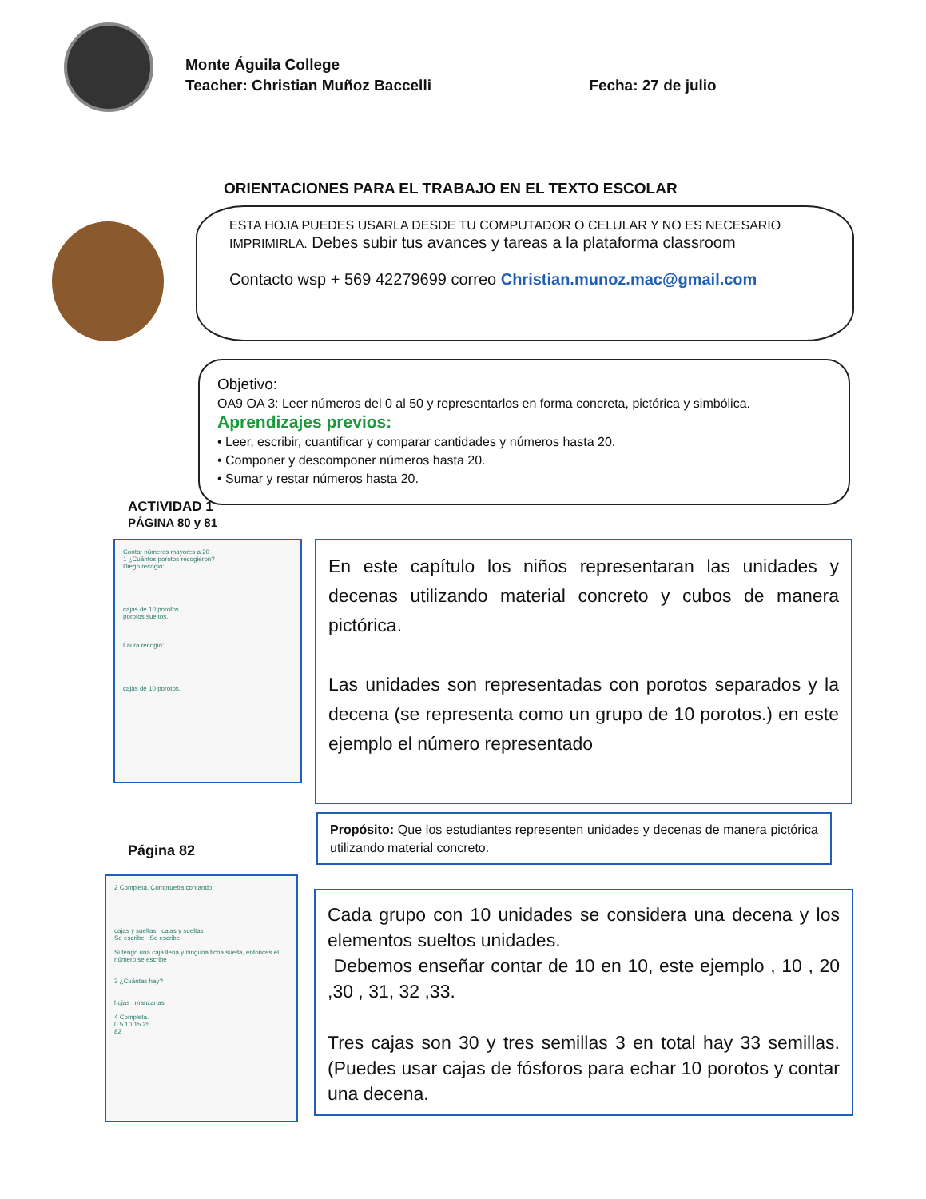Monte Águila College
Teacher: Christian Muñoz Baccelli Fecha: 27 de julio
ORIENTACIONES PARA EL TRABAJO EN EL TEXTO ESCOLAR
ESTA HOJA PUEDES USARLA DESDE TU COMPUTADOR O CELULAR Y NO ES NECESARIO IMPRIMIRLA. Debes subir tus avances y tareas a la plataforma classroom
Contacto wsp + 569 42279699 correo Christian.munoz.mac@gmail.com
Objetivo:
OA9 OA 3: Leer números del 0 al 50 y representarlos en forma concreta, pictórica y simbólica.
Aprendizajes previos:
• Leer, escribir, cuantificar y comparar cantidades y números hasta 20.
• Componer y descomponer números hasta 20.
• Sumar y restar números hasta 20.
ACTIVIDAD 1
PÁGINA 80 y 81
Contar números mayores a 20
1 ¿Cuántos porotos recogieron?
Diego recogió:
cajas de 10 porotos
porotos sueltos.
Laura recogió:
cajas de 10 porotos.
En este capítulo los niños representaran las unidades y decenas utilizando material concreto y cubos de manera pictórica.
Las unidades son representadas con porotos separados y la decena (se representa como un grupo de 10 porotos.) en este ejemplo el número representado
Página 82
Propósito: Que los estudiantes representen unidades y decenas de manera pictórica utilizando material concreto.
2 Completa. Comprueba contando.
cajas y sueltas cajas y sueltas
Se escribe Se escribe
Si tengo una caja llena y ninguna ficha suelta, entonces el número se escribe
3 ¿Cuántas hay?
hojas manzanas
4 Completa.
0 5 10 15 25
82
Cada grupo con 10 unidades se considera una decena y los elementos sueltos unidades.
Debemos enseñar contar de 10 en 10, este ejemplo , 10 , 20 ,30 , 31, 32 ,33.
Tres cajas son 30 y tres semillas 3 en total hay 33 semillas. (Puedes usar cajas de fósforos para echar 10 porotos y contar una decena.